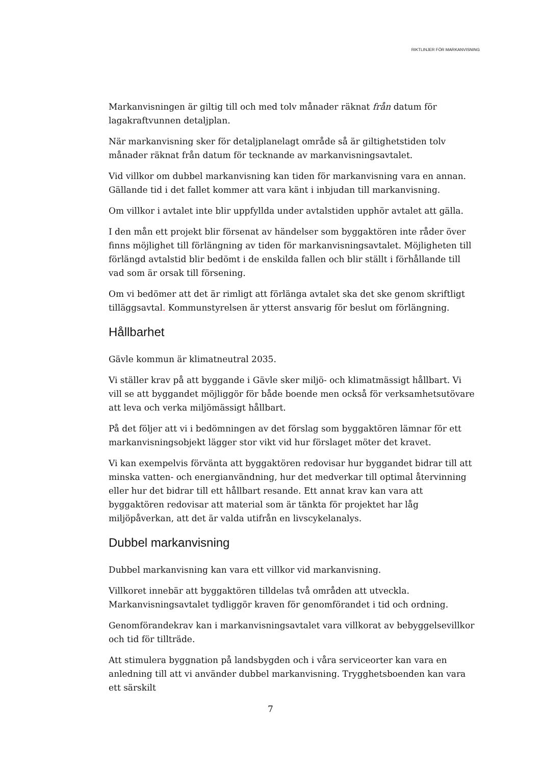RIKTLINJER FÖR MARKANVISNING
Markanvisningen är giltig till och med tolv månader räknat från datum för lagakraftvunnen detaljplan.
När markanvisning sker för detaljplanelagt område så är giltighetstiden tolv månader räknat från datum för tecknande av markanvisningsavtalet.
Vid villkor om dubbel markanvisning kan tiden för markanvisning vara en annan. Gällande tid i det fallet kommer att vara känt i inbjudan till markanvisning.
Om villkor i avtalet inte blir uppfyllda under avtalstiden upphör avtalet att gälla.
I den mån ett projekt blir försenat av händelser som byggaktören inte råder över finns möjlighet till förlängning av tiden för markanvisningsavtalet. Möjligheten till förlängd avtalstid blir bedömt i de enskilda fallen och blir ställt i förhållande till vad som är orsak till försening.
Om vi bedömer att det är rimligt att förlänga avtalet ska det ske genom skriftligt tilläggsavtal. Kommunstyrelsen är ytterst ansvarig för beslut om förlängning.
Hållbarhet
Gävle kommun är klimatneutral 2035.
Vi ställer krav på att byggande i Gävle sker miljö- och klimatmässigt hållbart. Vi vill se att byggandet möjliggör för både boende men också för verksamhetsutövare att leva och verka miljömässigt hållbart.
På det följer att vi i bedömningen av det förslag som byggaktören lämnar för ett markanvisningsobjekt lägger stor vikt vid hur förslaget möter det kravet.
Vi kan exempelvis förvänta att byggaktören redovisar hur byggandet bidrar till att minska vatten- och energianvändning, hur det medverkar till optimal återvinning eller hur det bidrar till ett hållbart resande. Ett annat krav kan vara att byggaktören redovisar att material som är tänkta för projektet har låg miljöpåverkan, att det är valda utifrån en livscykelanalys.
Dubbel markanvisning
Dubbel markanvisning kan vara ett villkor vid markanvisning.
Villkoret innebär att byggaktören tilldelas två områden att utveckla. Markanvisningsavtalet tydliggör kraven för genomförandet i tid och ordning.
Genomförandekrav kan i markanvisningsavtalet vara villkorat av bebyggelsevillkor och tid för tillträde.
Att stimulera byggnation på landsbygden och i våra serviceorter kan vara en anledning till att vi använder dubbel markanvisning. Trygghetsboenden kan vara ett särskilt
7